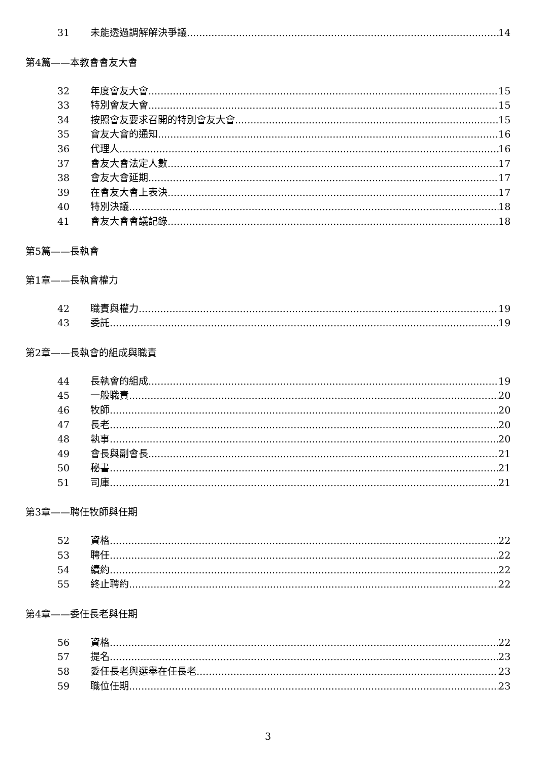31 未能透過調解解決爭議 14
第4篇——本教會會友大會
32 年度會友大會 15
33 特別會友大會 15
34 按照會友要求召開的特別會友大會 15
35 會友大會的通知 16
36 代理人 16
37 會友大會法定人數 17
38 會友大會延期 17
39 在會友大會上表決 17
40 特別決議 18
41 會友大會會議記錄 18
第5篇——長執會
第1章——長執會權力
42 職責與權力 19
43 委託 19
第2章——長執會的組成與職責
44 長執會的組成 19
45 一般職責 20
46 牧師 20
47 長老 20
48 執事 20
49 會長與副會長 21
50 秘書 21
51 司庫 21
第3章——聘任牧師與任期
52 資格 22
53 聘任 22
54 續約 22
55 終止聘約 22
第4章——委任長老與任期
56 資格 22
57 提名 23
58 委任長老與選舉在任長老 23
59 職位任期 23
3